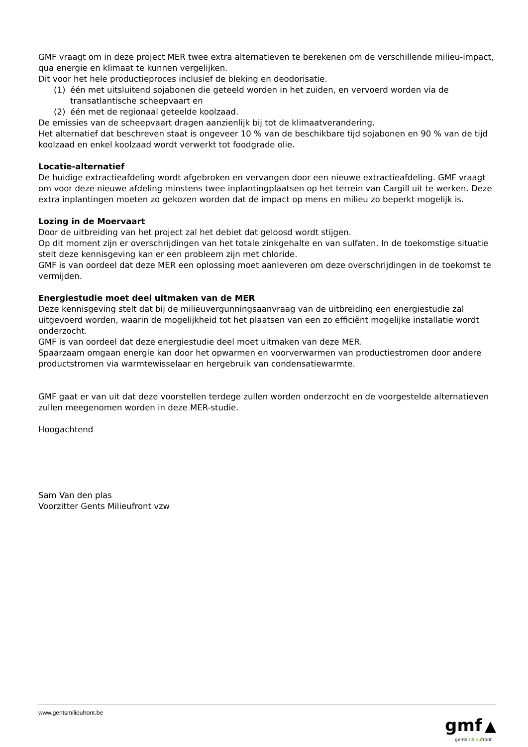GMF vraagt om in deze project MER twee extra alternatieven te berekenen om de verschillende milieu-impact, qua energie en klimaat te kunnen vergelijken.
Dit voor het hele productieproces inclusief de bleking en deodorisatie.
(1) één met uitsluitend sojabonen die geteeld worden in het zuiden, en vervoerd worden via de transatlantische scheepvaart en
(2) één met de regionaal geteelde koolzaad.
De emissies van de scheepvaart dragen aanzienlijk bij tot de klimaatverandering.
Het alternatief dat beschreven staat is ongeveer 10 % van de beschikbare tijd sojabonen en 90 % van de tijd koolzaad en enkel koolzaad wordt verwerkt tot foodgrade olie.
Locatie-alternatief
De huidige extractieafdeling wordt afgebroken en vervangen door een nieuwe extractieafdeling. GMF vraagt om voor deze nieuwe afdeling minstens twee inplantingplaatsen op het terrein van Cargill uit te werken. Deze extra inplantingen moeten zo gekozen worden dat de impact op mens en milieu zo beperkt mogelijk is.
Lozing in de Moervaart
Door de uitbreiding van het project zal het debiet dat geloosd wordt stijgen.
Op dit moment zijn er overschrijdingen van het totale zinkgehalte en van sulfaten. In de toekomstige situatie stelt deze kennisgeving kan er een probleem zijn met chloride.
GMF is van oordeel dat deze MER een oplossing moet aanleveren om deze overschrijdingen in de toekomst te vermijden.
Energiestudie moet deel uitmaken van de MER
Deze kennisgeving stelt dat bij de milieuvergunningsaanvraag van de uitbreiding een energiestudie zal uitgevoerd worden, waarin de mogelijkheid tot het plaatsen van een zo efficiënt mogelijke installatie wordt onderzocht.
GMF is van oordeel dat deze energiestudie deel moet uitmaken van deze MER.
Spaarzaam omgaan energie kan door het opwarmen en voorverwarmen van productiestromen door andere productstromen via warmtewisselaar en hergebruik van condensatiewarmte.
GMF gaat er van uit dat deze voorstellen terdege zullen worden onderzocht en de voorgestelde alternatieven zullen meegenomen worden in deze MER-studie.
Hoogachtend
Sam Van den plas
Voorzitter Gents Milieufront vzw
www.gentsmilieufront.be
gmf ▲
gentsmilieufront